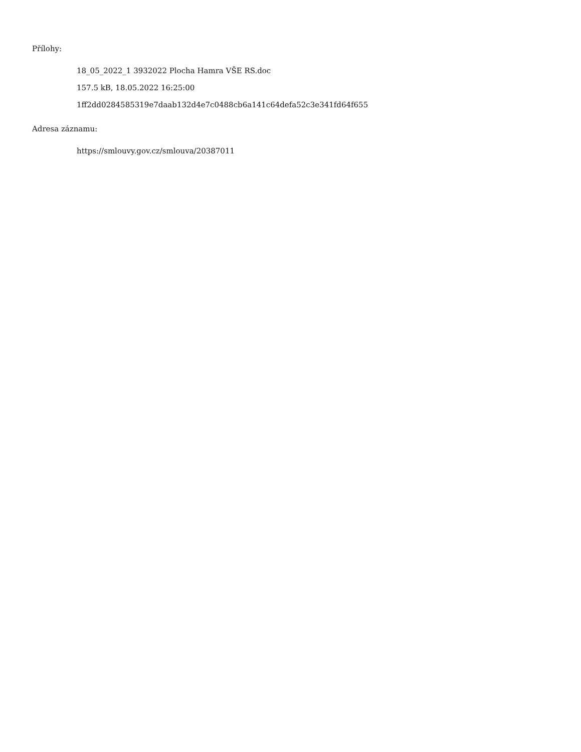Přílohy:
18_05_2022_1 3932022 Plocha Hamra VŠE RS.doc
157.5 kB, 18.05.2022 16:25:00
1ff2dd0284585319e7daab132d4e7c0488cb6a141c64defa52c3e341fd64f655
Adresa záznamu:
https://smlouvy.gov.cz/smlouva/20387011